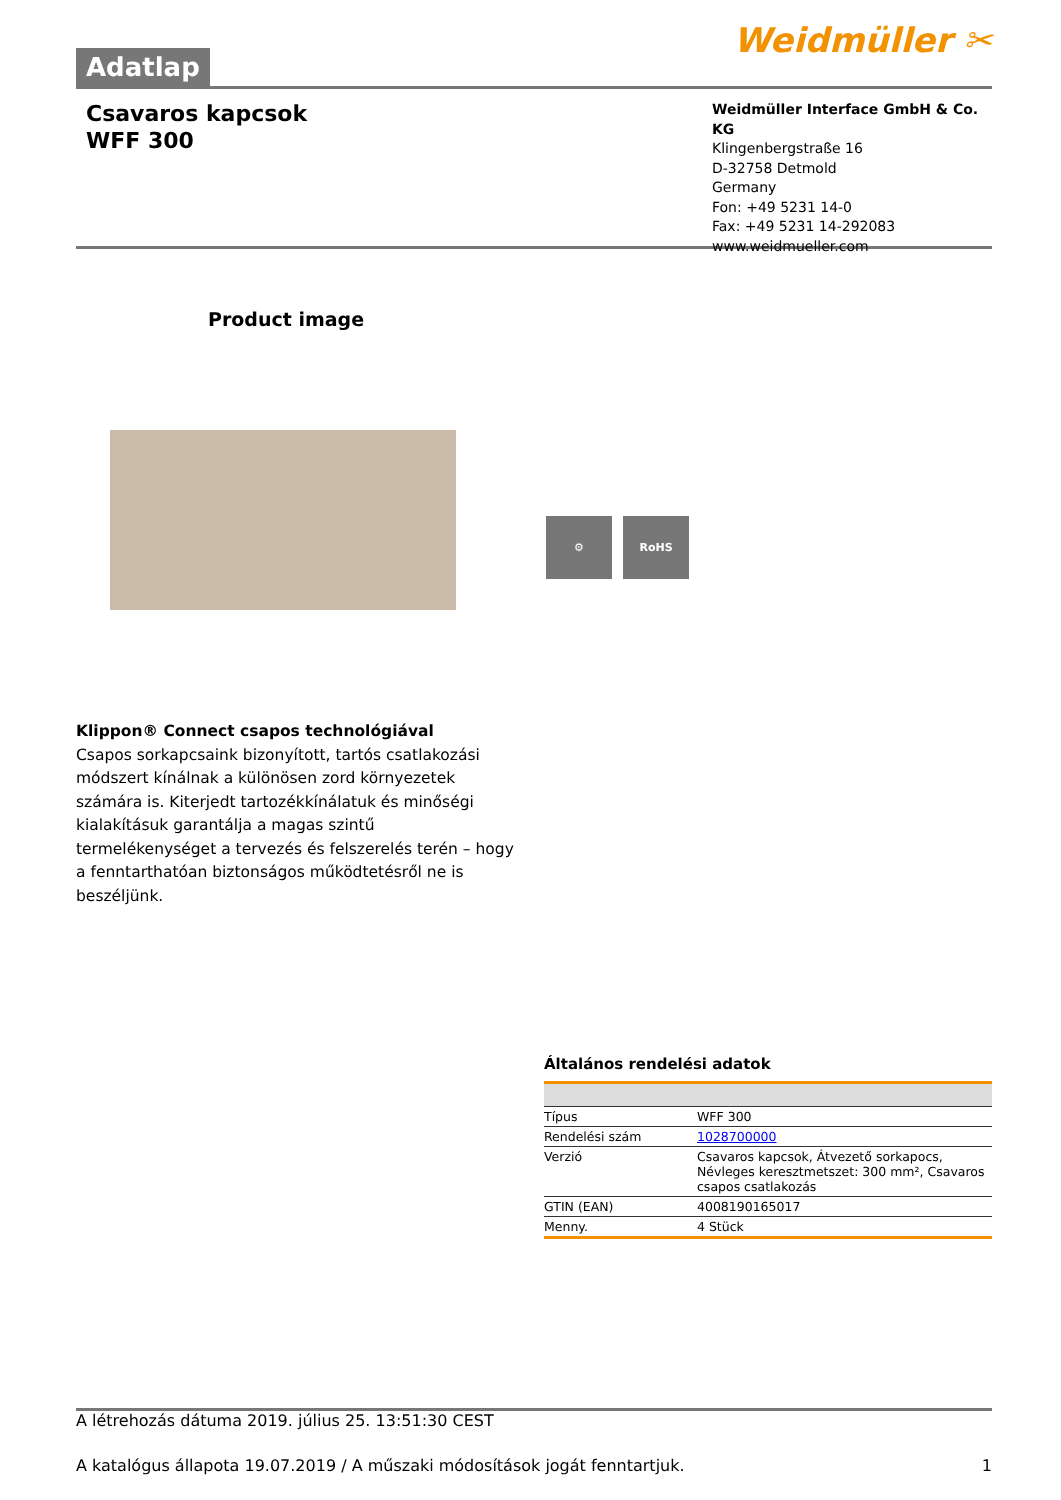Adatlap
Weidmüller ✂
Csavaros kapcsok
WFF 300
Weidmüller Interface GmbH & Co. KG
Klingenbergstraße 16
D-32758 Detmold
Germany
Fon: +49 5231 14-0
Fax: +49 5231 14-292083
www.weidmueller.com
Product image
⚙ RoHS
Klippon® Connect csapos technológiával
Csapos sorkapcsaink bizonyított, tartós csatlakozási módszert kínálnak a különösen zord környezetek számára is. Kiterjedt tartozékkínálatuk és minőségi kialakításuk garantálja a magas szintű termelékenységet a tervezés és felszerelés terén – hogy a fenntarthatóan biztonságos működtetésről ne is beszéljünk.
Általános rendelési adatok
| Típus | WFF 300 |
| Rendelési szám | 1028700000 |
| Verzió | Csavaros kapcsok, Átvezető sorkapocs, Névleges keresztmetszet: 300 mm², Csavaros csapos csatlakozás |
| GTIN (EAN) | 4008190165017 |
| Menny. | 4 Stück |
A létrehozás dátuma 2019. július 25. 13:51:30 CEST
A katalógus állapota 19.07.2019 / A műszaki módosítások jogát fenntartjuk. 1